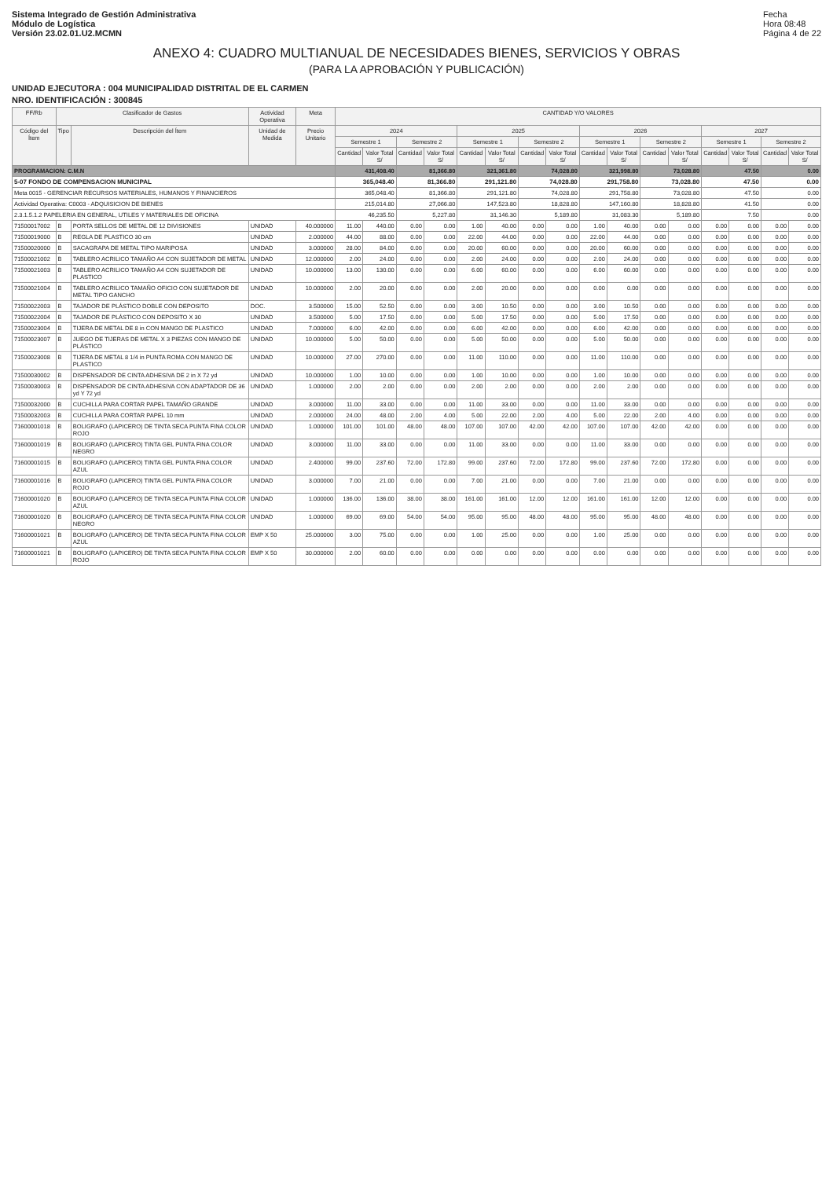Sistema Integrado de Gestión Administrativa
Módulo de Logística
Versión 23.02.01.U2.MCMN
Fecha
Hora 08:48
Página 4 de 22
ANEXO 4: CUADRO MULTIANUAL DE NECESIDADES BIENES, SERVICIOS Y OBRAS
(PARA LA APROBACIÓN Y PUBLICACIÓN)
UNIDAD EJECUTORA : 004 MUNICIPALIDAD DISTRITAL DE EL CARMEN
NRO. IDENTIFICACIÓN : 300845
| FF/Rb | Clasificador de Gastos | | Actividad Operativa | Meta | CANTIDAD Y/O VALORES | | | | | | | | | | | | | | | |
| --- | --- | --- | --- | --- | --- | --- | --- | --- | --- | --- | --- | --- | --- | --- | --- | --- | --- | --- | --- | --- |
| Código del Ítem | Tipo | Descripción del Ítem | Unidad de Medida | Precio Unitario | 2024 | | | | 2025 | | | | 2026 | | | | 2027 | | | |
| | | | | | Semestre 1 | | Semestre 2 | | Semestre 1 | | Semestre 2 | | Semestre 1 | | Semestre 2 | | Semestre 1 | | Semestre 2 | |
| | | | | | Cantidad | Valor Total S/ | Cantidad | Valor Total S/ | Cantidad | Valor Total S/ | Cantidad | Valor Total S/ | Cantidad | Valor Total S/ | Cantidad | Valor Total S/ | Cantidad | Valor Total S/ | Cantidad | Valor Total S/ |
| PROGRAMACION: C.M.N | | | | | 431,408.40 | | 81,366.80 | | 321,361.80 | | 74,028.80 | | 321,998.80 | | 73,028.80 | | 47.50 | | 0.00 | |
| 5-07 FONDO DE COMPENSACION MUNICIPAL | | | | | 365,048.40 | | 81,366.80 | | 291,121.80 | | 74,028.80 | | 291,758.80 | | 73,028.80 | | 47.50 | | 0.00 | |
| Meta 0015 - GERENCIAR RECURSOS MATERIALES, HUMANOS Y FINANCIEROS | | | | | 365,048.40 | | 81,366.80 | | 291,121.80 | | 74,028.80 | | 291,758.80 | | 73,028.80 | | 47.50 | | 0.00 | |
| Actividad Operativa: C0003 - ADQUISICION DE BIENES | | | | | 215,014.80 | | 27,066.80 | | 147,523.80 | | 18,828.80 | | 147,160.80 | | 18,828.80 | | 41.50 | | 0.00 | |
| 2.3.1.5.1.2 PAPELERIA EN GENERAL, UTILES Y MATERIALES DE OFICINA | | | | | 46,235.50 | | 5,227.80 | | 31,146.30 | | 5,189.80 | | 31,083.30 | | 5,189.80 | | 7.50 | | 0.00 | |
| 71500017002 | B | PORTA SELLOS DE METAL DE 12 DIVISIONES | UNIDAD | 40.000000 | 11.00 | 440.00 | 0.00 | 0.00 | 1.00 | 40.00 | 0.00 | 0.00 | 1.00 | 40.00 | 0.00 | 0.00 | 0.00 | 0.00 | 0.00 | 0.00 |
| 71500019000 | B | REGLA DE PLASTICO 30 cm | UNIDAD | 2.000000 | 44.00 | 88.00 | 0.00 | 0.00 | 22.00 | 44.00 | 0.00 | 0.00 | 22.00 | 44.00 | 0.00 | 0.00 | 0.00 | 0.00 | 0.00 | 0.00 |
| 71500020000 | B | SACAGRAPA DE METAL TIPO MARIPOSA | UNIDAD | 3.000000 | 28.00 | 84.00 | 0.00 | 0.00 | 20.00 | 60.00 | 0.00 | 0.00 | 20.00 | 60.00 | 0.00 | 0.00 | 0.00 | 0.00 | 0.00 | 0.00 |
| 71500021002 | B | TABLERO ACRILICO TAMAÑO A4 CON SUJETADOR DE METAL | UNIDAD | 12.000000 | 2.00 | 24.00 | 0.00 | 0.00 | 2.00 | 24.00 | 0.00 | 0.00 | 2.00 | 24.00 | 0.00 | 0.00 | 0.00 | 0.00 | 0.00 | 0.00 |
| 71500021003 | B | TABLERO ACRILICO TAMAÑO A4 CON SUJETADOR DE PLASTICO | UNIDAD | 10.000000 | 13.00 | 130.00 | 0.00 | 0.00 | 6.00 | 60.00 | 0.00 | 0.00 | 6.00 | 60.00 | 0.00 | 0.00 | 0.00 | 0.00 | 0.00 | 0.00 |
| 71500021004 | B | TABLERO ACRILICO TAMAÑO OFICIO CON SUJETADOR DE METAL TIPO GANCHO | UNIDAD | 10.000000 | 2.00 | 20.00 | 0.00 | 0.00 | 2.00 | 20.00 | 0.00 | 0.00 | 0.00 | 0.00 | 0.00 | 0.00 | 0.00 | 0.00 | 0.00 | 0.00 |
| 71500022003 | B | TAJADOR DE PLÁSTICO DOBLE CON DEPOSITO | DOC. | 3.500000 | 15.00 | 52.50 | 0.00 | 0.00 | 3.00 | 10.50 | 0.00 | 0.00 | 3.00 | 10.50 | 0.00 | 0.00 | 0.00 | 0.00 | 0.00 | 0.00 |
| 71500022004 | B | TAJADOR DE PLÁSTICO CON DEPOSITO X 30 | UNIDAD | 3.500000 | 5.00 | 17.50 | 0.00 | 0.00 | 5.00 | 17.50 | 0.00 | 0.00 | 5.00 | 17.50 | 0.00 | 0.00 | 0.00 | 0.00 | 0.00 | 0.00 |
| 71500023004 | B | TIJERA DE METAL DE 8 in CON MANGO DE PLASTICO | UNIDAD | 7.000000 | 6.00 | 42.00 | 0.00 | 0.00 | 6.00 | 42.00 | 0.00 | 0.00 | 6.00 | 42.00 | 0.00 | 0.00 | 0.00 | 0.00 | 0.00 | 0.00 |
| 71500023007 | B | JUEGO DE TIJERAS DE METAL X 3 PIEZAS CON MANGO DE PLÁSTICO | UNIDAD | 10.000000 | 5.00 | 50.00 | 0.00 | 0.00 | 5.00 | 50.00 | 0.00 | 0.00 | 5.00 | 50.00 | 0.00 | 0.00 | 0.00 | 0.00 | 0.00 | 0.00 |
| 71500023008 | B | TIJERA DE METAL 8 1/4 in PUNTA ROMA CON MANGO DE PLASTICO | UNIDAD | 10.000000 | 27.00 | 270.00 | 0.00 | 0.00 | 11.00 | 110.00 | 0.00 | 0.00 | 11.00 | 110.00 | 0.00 | 0.00 | 0.00 | 0.00 | 0.00 | 0.00 |
| 71500030002 | B | DISPENSADOR DE CINTA ADHESIVA DE 2 in X 72 yd | UNIDAD | 10.000000 | 1.00 | 10.00 | 0.00 | 0.00 | 1.00 | 10.00 | 0.00 | 0.00 | 1.00 | 10.00 | 0.00 | 0.00 | 0.00 | 0.00 | 0.00 | 0.00 |
| 71500030003 | B | DISPENSADOR DE CINTA ADHESIVA CON ADAPTADOR DE 36 yd Y 72 yd | UNIDAD | 1.000000 | 2.00 | 2.00 | 0.00 | 0.00 | 2.00 | 2.00 | 0.00 | 0.00 | 2.00 | 2.00 | 0.00 | 0.00 | 0.00 | 0.00 | 0.00 | 0.00 |
| 71500032000 | B | CUCHILLA PARA CORTAR PAPEL TAMAÑO GRANDE | UNIDAD | 3.000000 | 11.00 | 33.00 | 0.00 | 0.00 | 11.00 | 33.00 | 0.00 | 0.00 | 11.00 | 33.00 | 0.00 | 0.00 | 0.00 | 0.00 | 0.00 | 0.00 |
| 71500032003 | B | CUCHILLA PARA CORTAR PAPEL 10 mm | UNIDAD | 2.000000 | 24.00 | 48.00 | 2.00 | 4.00 | 5.00 | 22.00 | 2.00 | 4.00 | 5.00 | 22.00 | 2.00 | 4.00 | 0.00 | 0.00 | 0.00 | 0.00 |
| 71600001018 | B | BOLIGRAFO (LAPICERO) DE TINTA SECA PUNTA FINA COLOR ROJO | UNIDAD | 1.000000 | 101.00 | 101.00 | 48.00 | 48.00 | 107.00 | 107.00 | 42.00 | 42.00 | 107.00 | 107.00 | 42.00 | 42.00 | 0.00 | 0.00 | 0.00 | 0.00 |
| 71600001019 | B | BOLIGRAFO (LAPICERO) TINTA GEL PUNTA FINA COLOR NEGRO | UNIDAD | 3.000000 | 11.00 | 33.00 | 0.00 | 0.00 | 11.00 | 33.00 | 0.00 | 0.00 | 11.00 | 33.00 | 0.00 | 0.00 | 0.00 | 0.00 | 0.00 | 0.00 |
| 71600001015 | B | BOLIGRAFO (LAPICERO) TINTA GEL PUNTA FINA COLOR AZUL | UNIDAD | 2.400000 | 99.00 | 237.60 | 72.00 | 172.80 | 99.00 | 237.60 | 72.00 | 172.80 | 99.00 | 237.60 | 72.00 | 172.80 | 0.00 | 0.00 | 0.00 | 0.00 |
| 71600001016 | B | BOLIGRAFO (LAPICERO) TINTA GEL PUNTA FINA COLOR ROJO | UNIDAD | 3.000000 | 7.00 | 21.00 | 0.00 | 0.00 | 7.00 | 21.00 | 0.00 | 0.00 | 7.00 | 21.00 | 0.00 | 0.00 | 0.00 | 0.00 | 0.00 | 0.00 |
| 71600001020 | B | BOLIGRAFO (LAPICERO) DE TINTA SECA PUNTA FINA COLOR AZUL | UNIDAD | 1.000000 | 136.00 | 136.00 | 38.00 | 38.00 | 161.00 | 161.00 | 12.00 | 12.00 | 161.00 | 161.00 | 12.00 | 12.00 | 0.00 | 0.00 | 0.00 | 0.00 |
| 71600001020 | B | BOLIGRAFO (LAPICERO) DE TINTA SECA PUNTA FINA COLOR NEGRO | UNIDAD | 1.000000 | 69.00 | 69.00 | 54.00 | 54.00 | 95.00 | 95.00 | 48.00 | 48.00 | 95.00 | 95.00 | 48.00 | 48.00 | 0.00 | 0.00 | 0.00 | 0.00 |
| 71600001021 | B | BOLIGRAFO (LAPICERO) DE TINTA SECA PUNTA FINA COLOR AZUL | EMP X 50 | 25.000000 | 3.00 | 75.00 | 0.00 | 0.00 | 1.00 | 25.00 | 0.00 | 0.00 | 1.00 | 25.00 | 0.00 | 0.00 | 0.00 | 0.00 | 0.00 | 0.00 |
| 71600001021 | B | BOLIGRAFO (LAPICERO) DE TINTA SECA PUNTA FINA COLOR ROJO | EMP X 50 | 30.000000 | 2.00 | 60.00 | 0.00 | 0.00 | 0.00 | 0.00 | 0.00 | 0.00 | 0.00 | 0.00 | 0.00 | 0.00 | 0.00 | 0.00 | 0.00 | 0.00 |